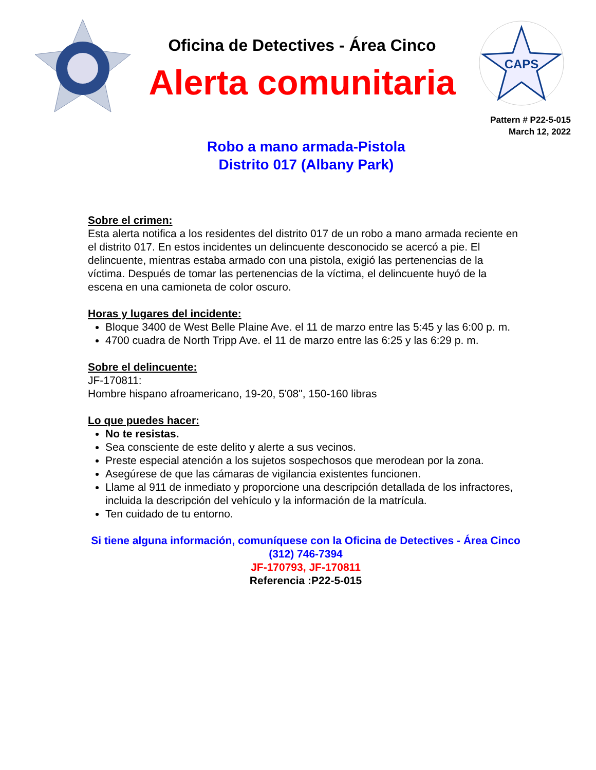Oficina de Detectives - Área Cinco
Alerta comunitaria
CAPS
Pattern # P22-5-015
March 12, 2022
Robo a mano armada-Pistola
Distrito 017 (Albany Park)
Sobre el crimen:
Esta alerta notifica a los residentes del distrito 017 de un robo a mano armada reciente en el distrito 017. En estos incidentes un delincuente desconocido se acercó a pie. El delincuente, mientras estaba armado con una pistola, exigió las pertenencias de la víctima. Después de tomar las pertenencias de la víctima, el delincuente huyó de la escena en una camioneta de color oscuro.
Horas y lugares del incidente:
Bloque 3400 de West Belle Plaine Ave. el 11 de marzo entre las 5:45 y las 6:00 p. m.
4700 cuadra de North Tripp Ave. el 11 de marzo entre las 6:25 y las 6:29 p. m.
Sobre el delincuente:
JF-170811:
Hombre hispano afroamericano, 19-20, 5'08", 150-160 libras
Lo que puedes hacer:
No te resistas.
Sea consciente de este delito y alerte a sus vecinos.
Preste especial atención a los sujetos sospechosos que merodean por la zona.
Asegúrese de que las cámaras de vigilancia existentes funcionen.
Llame al 911 de inmediato y proporcione una descripción detallada de los infractores, incluida la descripción del vehículo y la información de la matrícula.
Ten cuidado de tu entorno.
Si tiene alguna información, comuníquese con la Oficina de Detectives - Área Cinco
(312) 746-7394
JF-170793, JF-170811
Referencia :P22-5-015